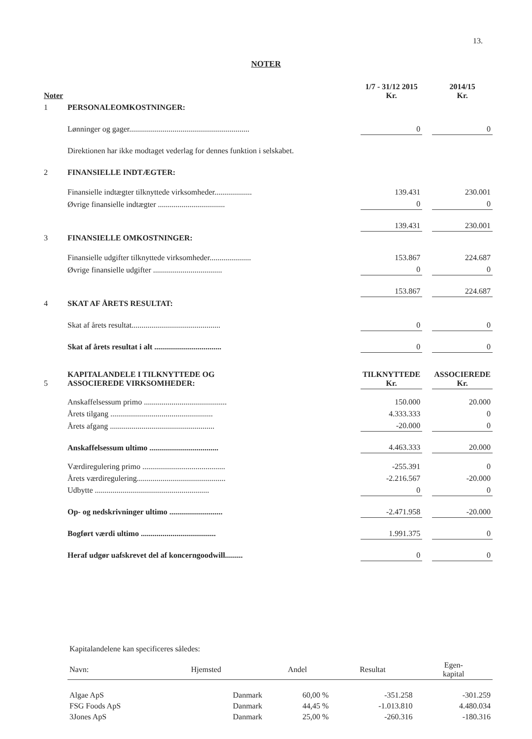13.
NOTER
| Noter | | 1/7 - 31/12 2015 Kr. | | 2014/15 Kr. |
| 1 | PERSONALEOMKOSTNINGER: | | | |
| | Lønninger og gager............................................................. | 0 | | 0 |
| | Direktionen har ikke modtaget vederlag for dennes funktion i selskabet. | | | |
| 2 | FINANSIELLE INDTÆGTER: | | | |
| | Finansielle indtægter tilknyttede virksomheder................... | 139.431 | | 230.001 |
| | Øvrige finansielle indtægter .................................. | 0 | | 0 |
| | | 139.431 | | 230.001 |
| 3 | FINANSIELLE OMKOSTNINGER: | | | |
| | Finansielle udgifter tilknyttede virksomheder..................... | 153.867 | | 224.687 |
| | Øvrige finansielle udgifter ................................... | 0 | | 0 |
| | | 153.867 | | 224.687 |
| 4 | SKAT AF ÅRETS RESULTAT: | | | |
| | Skat af årets resultat............................................. | 0 | | 0 |
| | Skat af årets resultat i alt .................................. | 0 | | 0 |
| 5 | KAPITALANDELE I TILKNYTTEDE OG ASSOCIEREDE VIRKSOMHEDER: | TILKNYTTEDE Kr. | | ASSOCIEREDE Kr. |
| | Anskaffelsessum primo .......................................... | 150.000 | | 20.000 |
| | Årets tilgang .................................................... | 4.333.333 | | 0 |
| | Årets afgang ..................................................... | -20.000 | | 0 |
| | Anskaffelsessum ultimo ................................... | 4.463.333 | | 20.000 |
| | Værdiregulering primo .......................................... | -255.391 | | 0 |
| | Årets værdiregulering............................................. | -2.216.567 | | -20.000 |
| | Udbytte .......................................................... | 0 | | 0 |
| | Op- og nedskrivninger ultimo ........................... | -2.471.958 | | -20.000 |
| | Bogført værdi ultimo ...................................... | 1.991.375 | | 0 |
| | Heraf udgør uafskrevet del af koncerngoodwill......... | 0 | | 0 |
| Kapitalandelene kan specificeres således: | | | | |
| Navn: | Hjemsted | Andel | Resultat | Egen- kapital |
| Algae ApS | Danmark | 60,00 % | -351.258 | -301.259 |
| FSG Foods ApS | Danmark | 44,45 % | -1.013.810 | 4.480.034 |
| 3Jones ApS | Danmark | 25,00 % | -260.316 | -180.316 |